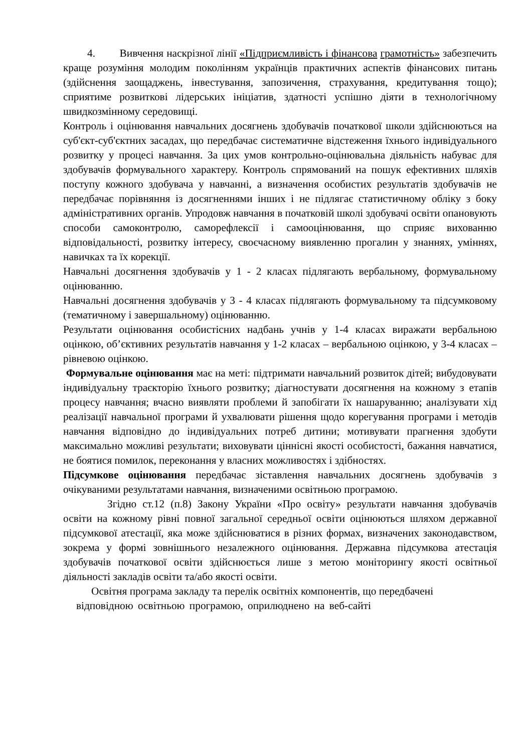4. Вивчення наскрізної лінії «Підприємливість і фінансова грамотність» забезпечить краще розуміння молодим поколінням українців практичних аспектів фінансових питань (здійснення заощаджень, інвестування, запозичення, страхування, кредитування тощо); сприятиме розвиткові лідерських ініціатив, здатності успішно діяти в технологічному швидкозмінному середовищі.
Контроль і оцінювання навчальних досягнень здобувачів початкової школи здійснюються на суб'єкт-суб'єктних засадах, що передбачає систематичне відстеження їхнього індивідуального розвитку у процесі навчання. За цих умов контрольно-оцінювальна діяльність набуває для здобувачів формувального характеру. Контроль спрямований на пошук ефективних шляхів поступу кожного здобувача у навчанні, а визначення особистих результатів здобувачів не передбачає порівняння із досягненнями інших і не підлягає статистичному обліку з боку адміністративних органів. Упродовж навчання в початковій школі здобувачі освіти опановують способи самоконтролю, саморефлексії і самооцінювання, що сприяє вихованню відповідальності, розвитку інтересу, своєчасному виявленню прогалин у знаннях, уміннях, навичках та їх корекції.
Навчальні досягнення здобувачів у 1 - 2 класах підлягають вербальному, формувальному оцінюванню.
Навчальні досягнення здобувачів у 3 - 4 класах підлягають формувальному та підсумковому (тематичному і завершальному) оцінюванню.
Результати оцінювання особистісних надбань учнів у 1-4 класах виражати вербальною оцінкою, об’єктивних результатів навчання у 1-2 класах – вербальною оцінкою, у 3-4 класах – рівневою оцінкою.
Формувальне оцінювання має на меті: підтримати навчальний розвиток дітей; вибудовувати індивідуальну траєкторію їхнього розвитку; діагностувати досягнення на кожному з етапів процесу навчання; вчасно виявляти проблеми й запобігати їх нашаруванню; аналізувати хід реалізації навчальної програми й ухвалювати рішення щодо корегування програми і методів навчання відповідно до індивідуальних потреб дитини; мотивувати прагнення здобути максимально можливі результати; виховувати ціннісні якості особистості, бажання навчатися, не боятися помилок, переконання у власних можливостях і здібностях.
Підсумкове оцінювання передбачає зіставлення навчальних досягнень здобувачів з очікуваними результатами навчання, визначеними освітньою програмою.
Згідно ст.12 (п.8) Закону України «Про освіту» результати навчання здобувачів освіти на кожному рівні повної загальної середньої освіти оцінюються шляхом державної підсумкової атестації, яка може здійснюватися в різних формах, визначених законодавством, зокрема у формі зовнішнього незалежного оцінювання. Державна підсумкова атестація здобувачів початкової освіти здійснюється лише з метою моніторингу якості освітньої діяльності закладів освіти та/або якості освіти.
Освітня програма закладу та перелік освітніх компонентів, що передбачені
відповідною освітньою програмою, оприлюднено на веб-сайті